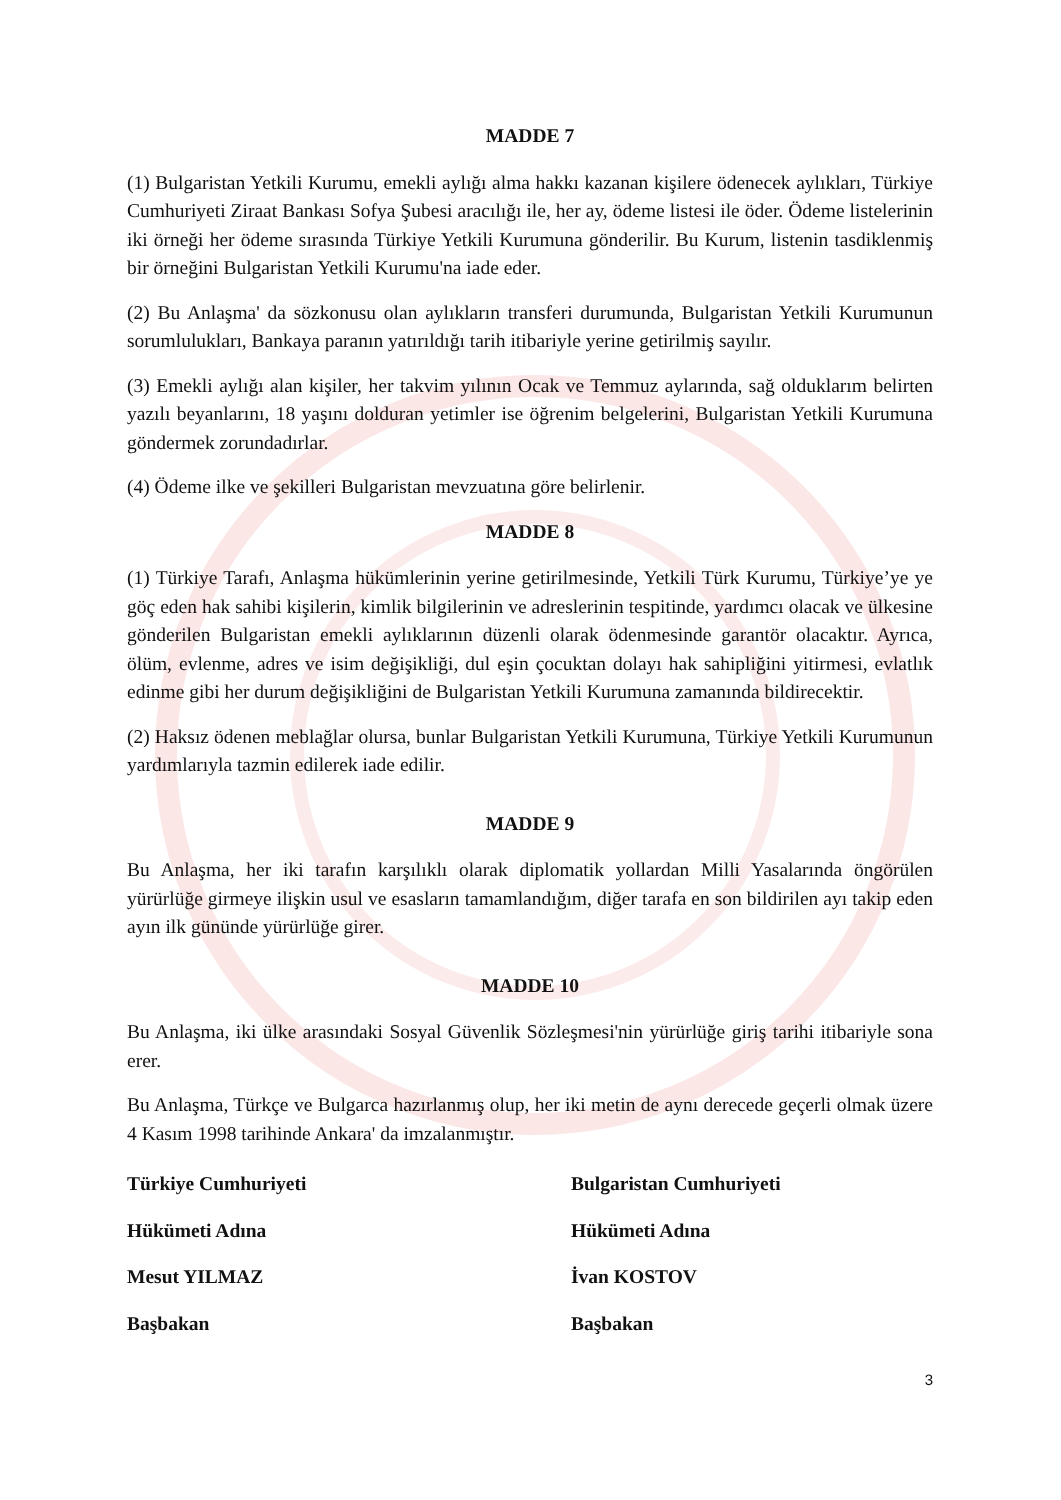MADDE 7
(1) Bulgaristan Yetkili Kurumu, emekli aylığı alma hakkı kazanan kişilere ödenecek aylıkları, Türkiye Cumhuriyeti Ziraat Bankası Sofya Şubesi aracılığı ile, her ay, ödeme listesi ile öder. Ödeme listelerinin iki örneği her ödeme sırasında Türkiye Yetkili Kurumuna gönderilir. Bu Kurum, listenin tasdiklenmiş bir örneğini Bulgaristan Yetkili Kurumu'na iade eder.
(2) Bu Anlaşma' da sözkonusu olan aylıkların transferi durumunda, Bulgaristan Yetkili Kurumunun sorumlulukları, Bankaya paranın yatırıldığı tarih itibariyle yerine getirilmiş sayılır.
(3) Emekli aylığı alan kişiler, her takvim yılının Ocak ve Temmuz aylarında, sağ olduklarım belirten yazılı beyanlarını, 18 yaşını dolduran yetimler ise öğrenim belgelerini, Bulgaristan Yetkili Kurumuna göndermek zorundadırlar.
(4) Ödeme ilke ve şekilleri Bulgaristan mevzuatına göre belirlenir.
MADDE 8
(1) Türkiye Tarafı, Anlaşma hükümlerinin yerine getirilmesinde, Yetkili Türk Kurumu, Türkiye’ye ye göç eden hak sahibi kişilerin, kimlik bilgilerinin ve adreslerinin tespitinde, yardımcı olacak ve ülkesine gönderilen Bulgaristan emekli aylıklarının düzenli olarak ödenmesinde garantör olacaktır. Ayrıca, ölüm, evlenme, adres ve isim değişikliği, dul eşin çocuktan dolayı hak sahipliğini yitirmesi, evlatlık edinme gibi her durum değişikliğini de Bulgaristan Yetkili Kurumuna zamanında bildirecektir.
(2) Haksız ödenen meblağlar olursa, bunlar Bulgaristan Yetkili Kurumuna, Türkiye Yetkili Kurumunun yardımlarıyla tazmin edilerek iade edilir.
MADDE 9
Bu Anlaşma, her iki tarafın karşılıklı olarak diplomatik yollardan Milli Yasalarında öngörülen yürürlüğe girmeye ilişkin usul ve esasların tamamlandığım, diğer tarafa en son bildirilen ayı takip eden ayın ilk gününde yürürlüğe girer.
MADDE 10
Bu Anlaşma, iki ülke arasındaki Sosyal Güvenlik Sözleşmesi'nin yürürlüğe giriş tarihi itibariyle sona erer.
Bu Anlaşma, Türkçe ve Bulgarca hazırlanmış olup, her iki metin de aynı derecede geçerli olmak üzere 4 Kasım 1998 tarihinde Ankara' da imzalanmıştır.
Türkiye Cumhuriyeti
Bulgaristan Cumhuriyeti
Hükümeti Adına
Hükümeti Adına
Mesut YILMAZ
İvan KOSTOV
Başbakan
Başbakan
3